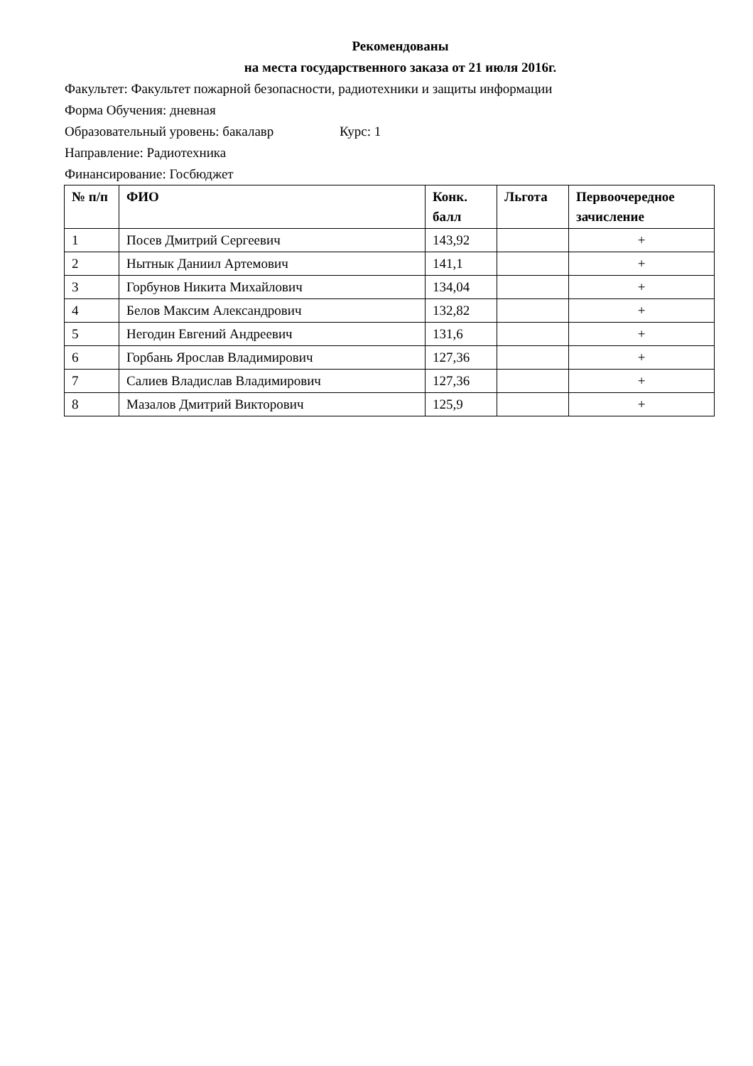Рекомендованы
на места государственного заказа от 21 июля 2016г.
Факультет: Факультет пожарной безопасности, радиотехники и защиты информации
Форма Обучения: дневная
Образовательный уровень: бакалавр Курс: 1
Направление: Радиотехника
Финансирование: Госбюджет
| № п/п | ФИО | Конк. балл | Льгота | Первоочередное зачисление |
| --- | --- | --- | --- | --- |
| 1 | Посев Дмитрий Сергеевич | 143,92 | | + |
| 2 | Нытнык Даниил Артемович | 141,1 | | + |
| 3 | Горбунов Никита Михайлович | 134,04 | | + |
| 4 | Белов Максим Александрович | 132,82 | | + |
| 5 | Негодин Евгений Андреевич | 131,6 | | + |
| 6 | Горбань Ярослав Владимирович | 127,36 | | + |
| 7 | Салиев Владислав Владимирович | 127,36 | | + |
| 8 | Мазалов Дмитрий Викторович | 125,9 | | + |